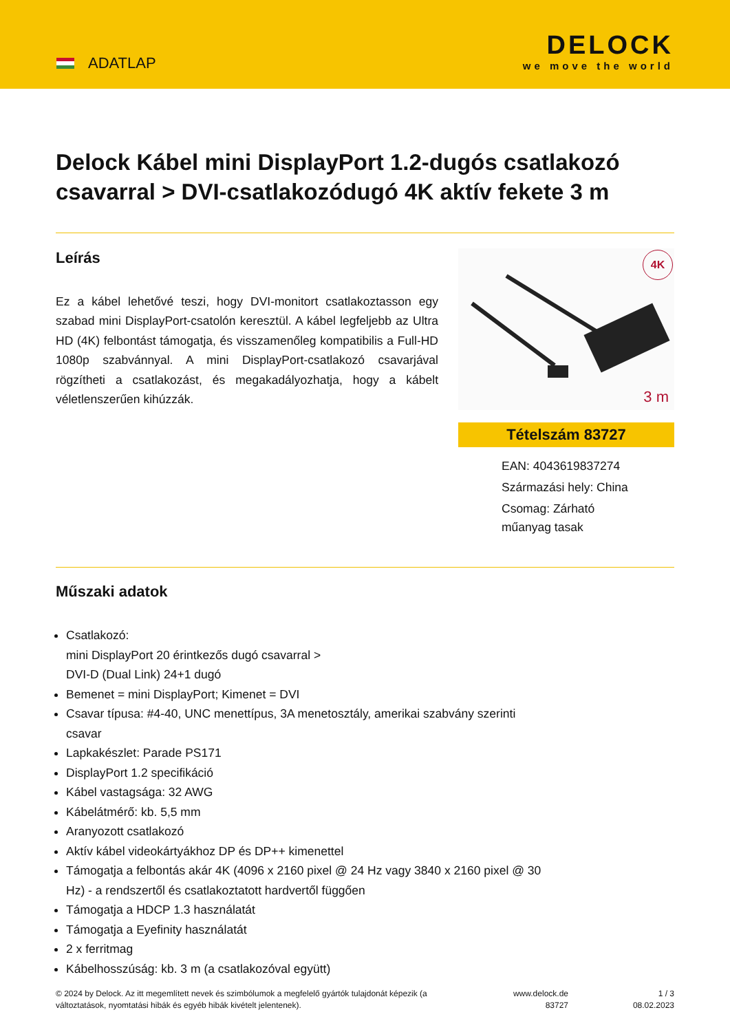ADATLAP
DELOCK
we move the world
Delock Kábel mini DisplayPort 1.2-dugós csatlakozó csavarral > DVI-csatlakozódugó 4K aktív fekete 3 m
Leírás
Ez a kábel lehetővé teszi, hogy DVI-monitort csatlakoztasson egy szabad mini DisplayPort-csatolón keresztül. A kábel legfeljebb az Ultra HD (4K) felbontást támogatja, és visszamenőleg kompatibilis a Full-HD 1080p szabvánnyal. A mini DisplayPort-csatlakozó csavarjával rögzítheti a csatlakozást, és megakadályozhatja, hogy a kábelt véletlenszerűen kihúzzák.
4K
3 m
Tételszám 83727
EAN: 4043619837274
Származási hely: China
Csomag: Zárható
műanyag tasak
Műszaki adatok
Csatlakozó:
mini DisplayPort 20 érintkezős dugó csavarral >
DVI-D (Dual Link) 24+1 dugó
Bemenet = mini DisplayPort; Kimenet = DVI
Csavar típusa: #4-40, UNC menettípus, 3A menetosztály, amerikai szabvány szerinti
csavar
Lapkakészlet: Parade PS171
DisplayPort 1.2 specifikáció
Kábel vastagsága: 32 AWG
Kábelátmérő: kb. 5,5 mm
Aranyozott csatlakozó
Aktív kábel videokártyákhoz DP és DP++ kimenettel
Támogatja a felbontás akár 4K (4096 x 2160 pixel @ 24 Hz vagy 3840 x 2160 pixel @ 30
Hz) - a rendszertől és csatlakoztatott hardvertől függően
Támogatja a HDCP 1.3 használatát
Támogatja a Eyefinity használatát
2 x ferritmag
Kábelhosszúság: kb. 3 m (a csatlakozóval együtt)
© 2024 by Delock. Az itt megemlített nevek és szimbólumok a megfelelő gyártók tulajdonát képezik (a változtatások, nyomtatási hibák és egyéb hibák kivételt jelentenek).
www.delock.de
83727
1 / 3
08.02.2023